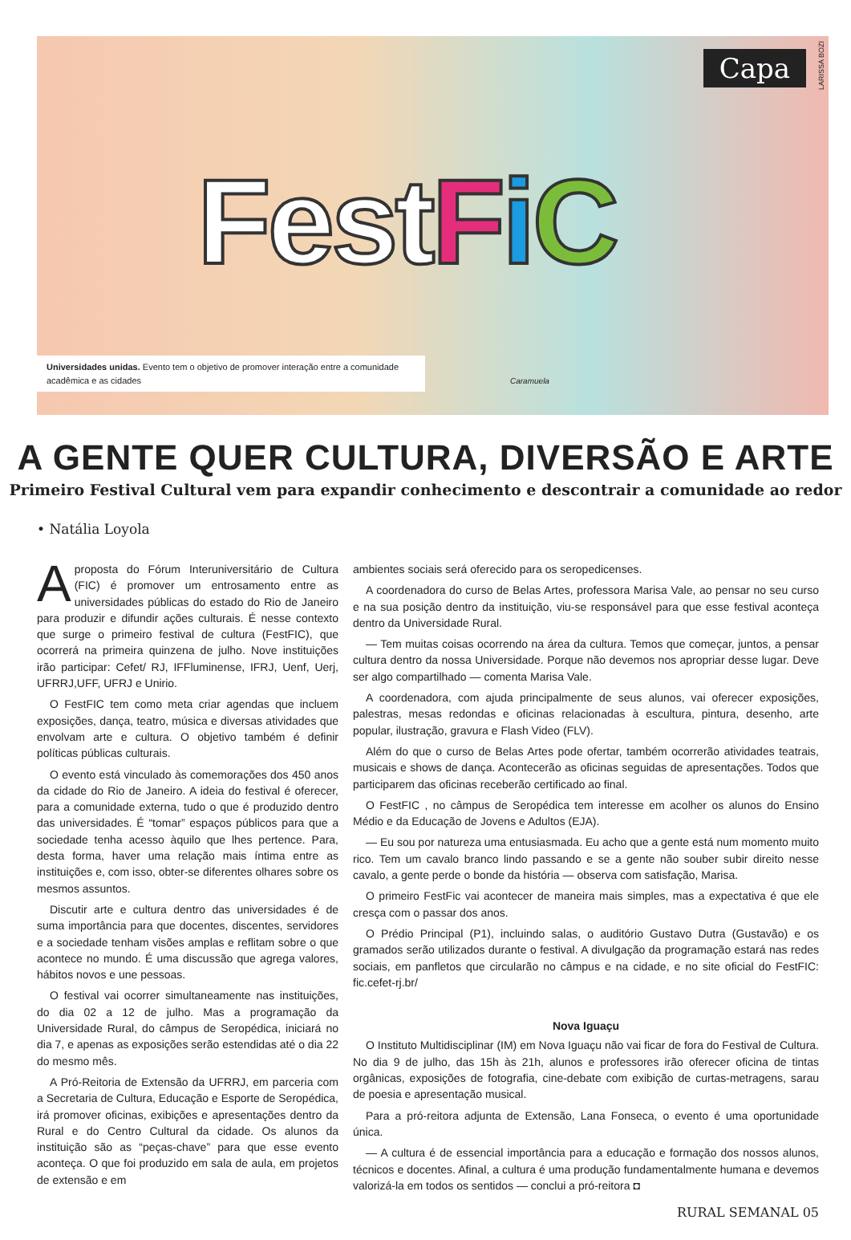LARISSA BOZI
Capa
FestFiC
Universidades unidas. Evento tem o objetivo de promover interação entre a comunidade acadêmica e as cidades
Caramuela
A GENTE QUER CULTURA, DIVERSÃO E ARTE
Primeiro Festival Cultural vem para expandir conhecimento e descontrair a comunidade ao redor
• Natália Loyola
Aproposta do Fórum Interuniversitário de Cultura (FIC) é promover um entrosamento entre as universidades públicas do estado do Rio de Janeiro para produzir e difundir ações culturais. É nesse contexto que surge o primeiro festival de cultura (FestFIC), que ocorrerá na primeira quinzena de julho. Nove instituições irão participar: Cefet/ RJ, IFFluminense, IFRJ, Uenf, Uerj, UFRRJ,UFF, UFRJ e Unirio.
O FestFIC tem como meta criar agendas que incluem exposições, dança, teatro, música e diversas atividades que envolvam arte e cultura. O objetivo também é definir políticas públicas culturais.
O evento está vinculado às comemorações dos 450 anos da cidade do Rio de Janeiro. A ideia do festival é oferecer, para a comunidade externa, tudo o que é produzido dentro das universidades. É “tomar” espaços públicos para que a sociedade tenha acesso àquilo que lhes pertence. Para, desta forma, haver uma relação mais íntima entre as instituições e, com isso, obter-se diferentes olhares sobre os mesmos assuntos.
Discutir arte e cultura dentro das universidades é de suma importância para que docentes, discentes, servidores e a sociedade tenham visões amplas e reflitam sobre o que acontece no mundo. É uma discussão que agrega valores, hábitos novos e une pessoas.
O festival vai ocorrer simultaneamente nas instituições, do dia 02 a 12 de julho. Mas a programação da Universidade Rural, do câmpus de Seropédica, iniciará no dia 7, e apenas as exposições serão estendidas até o dia 22 do mesmo mês.
A Pró-Reitoria de Extensão da UFRRJ, em parceria com a Secretaria de Cultura, Educação e Esporte de Seropédica, irá promover oficinas, exibições e apresentações dentro da Rural e do Centro Cultural da cidade. Os alunos da instituição são as “peças-chave” para que esse evento aconteça. O que foi produzido em sala de aula, em projetos de extensão e em
ambientes sociais será oferecido para os seropedicenses.
A coordenadora do curso de Belas Artes, professora Marisa Vale, ao pensar no seu curso e na sua posição dentro da instituição, viu-se responsável para que esse festival aconteça dentro da Universidade Rural.
— Tem muitas coisas ocorrendo na área da cultura. Temos que começar, juntos, a pensar cultura dentro da nossa Universidade. Porque não devemos nos apropriar desse lugar. Deve ser algo compartilhado — comenta Marisa Vale.
A coordenadora, com ajuda principalmente de seus alunos, vai oferecer exposições, palestras, mesas redondas e oficinas relacionadas à escultura, pintura, desenho, arte popular, ilustração, gravura e Flash Video (FLV).
Além do que o curso de Belas Artes pode ofertar, também ocorrerão atividades teatrais, musicais e shows de dança. Acontecerão as oficinas seguidas de apresentações. Todos que participarem das oficinas receberão certificado ao final.
O FestFIC , no câmpus de Seropédica tem interesse em acolher os alunos do Ensino Médio e da Educação de Jovens e Adultos (EJA).
— Eu sou por natureza uma entusiasmada. Eu acho que a gente está num momento muito rico. Tem um cavalo branco lindo passando e se a gente não souber subir direito nesse cavalo, a gente perde o bonde da história — observa com satisfação, Marisa.
O primeiro FestFic vai acontecer de maneira mais simples, mas a expectativa é que ele cresça com o passar dos anos.
O Prédio Principal (P1), incluindo salas, o auditório Gustavo Dutra (Gustavão) e os gramados serão utilizados durante o festival. A divulgação da programação estará nas redes sociais, em panfletos que circularão no câmpus e na cidade, e no site oficial do FestFIC: fic.cefet-rj.br/
Nova Iguaçu
O Instituto Multidisciplinar (IM) em Nova Iguaçu não vai ficar de fora do Festival de Cultura. No dia 9 de julho, das 15h às 21h, alunos e professores irão oferecer oficina de tintas orgânicas, exposições de fotografia, cine-debate com exibição de curtas-metragens, sarau de poesia e apresentação musical.
Para a pró-reitora adjunta de Extensão, Lana Fonseca, o evento é uma oportunidade única.
— A cultura é de essencial importância para a educação e formação dos nossos alunos, técnicos e docentes. Afinal, a cultura é uma produção fundamentalmente humana e devemos valorizá-la em todos os sentidos — conclui a pró-reitora ◘
RURAL SEMANAL 05